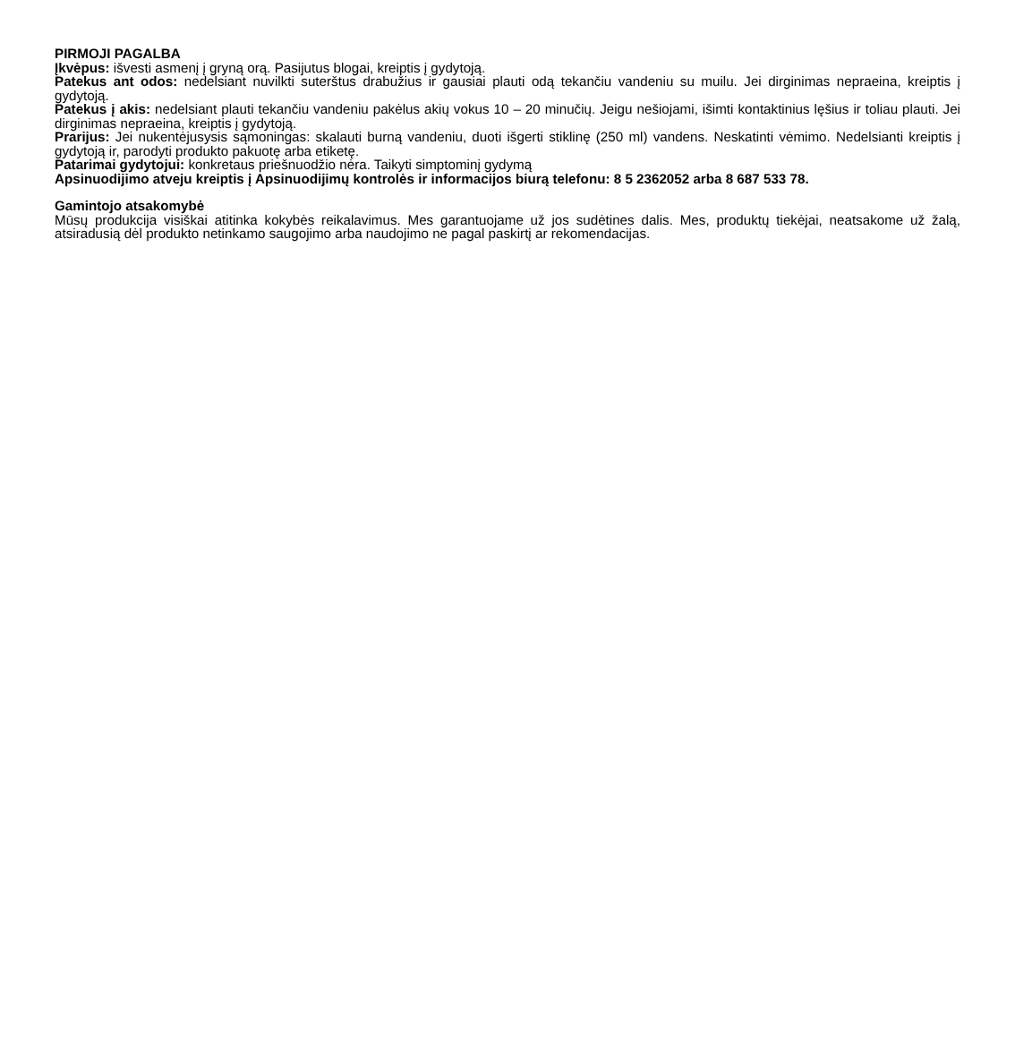PIRMOJI PAGALBA
Įkvėpus: išvesti asmenį į gryną orą. Pasijutus blogai, kreiptis į gydytoją.
Patekus ant odos: nedelsiant nuvilkti suterštus drabužius ir gausiai plauti odą tekančiu vandeniu su muilu. Jei dirginimas nepraeina, kreiptis į gydytoją.
Patekus į akis: nedelsiant plauti tekančiu vandeniu pakėlus akių vokus 10 – 20 minučių. Jeigu nešiojami, išimti kontaktinius lęšius ir toliau plauti. Jei dirginimas nepraeina, kreiptis į gydytoją.
Prarijus: Jei nukentėjusysis sąmoningas: skalauti burną vandeniu, duoti išgerti stiklinę (250 ml) vandens. Neskatinti vėmimo. Nedelsianti kreiptis į gydytoją ir, parodyti produkto pakuotę arba etiketę.
Patarimai gydytojui: konkretaus priešnuodžio nėra. Taikyti simptominį gydymą
Apsinuodijimo atveju kreiptis į Apsinuodijimų kontrolės ir informacijos biurą telefonu: 8 5 2362052 arba 8 687 533 78.
Gamintojo atsakomybė
Mūsų produkcija visiškai atitinka kokybės reikalavimus. Mes garantuojame už jos sudėtines dalis. Mes, produktų tiekėjai, neatsakome už žalą, atsiradusią dėl produkto netinkamo saugojimo arba naudojimo ne pagal paskirtį ar rekomendacijas.